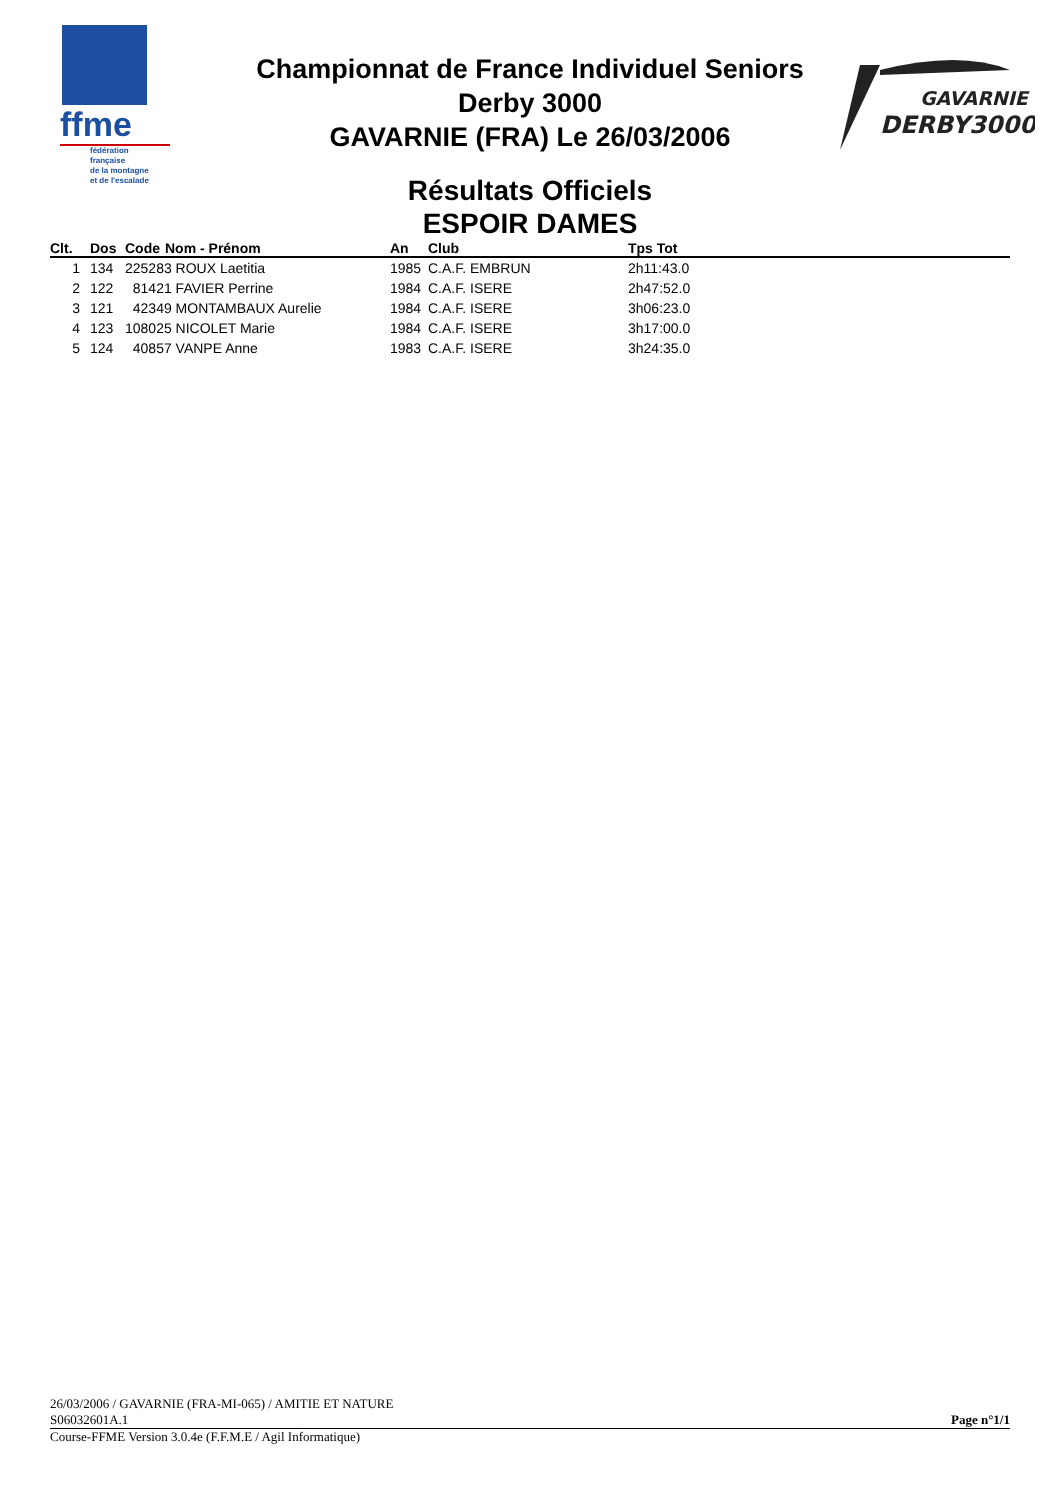ffme
fédération
française
de la montagne
et de l'escalade
GAVARNIE
DERBY3000
Championnat de France Individuel Seniors
Derby 3000
GAVARNIE (FRA) Le 26/03/2006
Résultats Officiels
ESPOIR DAMES
| Clt. | Dos | Code | Nom - Prénom | An | Club | Tps Tot |
| --- | --- | --- | --- | --- | --- | --- |
| 1 | 134 | 225283 ROUX Laetitia | | 1985 | C.A.F. EMBRUN | 2h11:43.0 |
| 2 | 122 | 81421 FAVIER Perrine | | 1984 | C.A.F. ISERE | 2h47:52.0 |
| 3 | 121 | 42349 MONTAMBAUX Aurelie | | 1984 | C.A.F. ISERE | 3h06:23.0 |
| 4 | 123 | 108025 NICOLET Marie | | 1984 | C.A.F. ISERE | 3h17:00.0 |
| 5 | 124 | 40857 VANPE Anne | | 1983 | C.A.F. ISERE | 3h24:35.0 |
26/03/2006 / GAVARNIE (FRA-MI-065) / AMITIE ET NATURE
S06032601A.1 Page n°1/1
Course-FFME Version 3.0.4e (F.F.M.E / Agil Informatique)